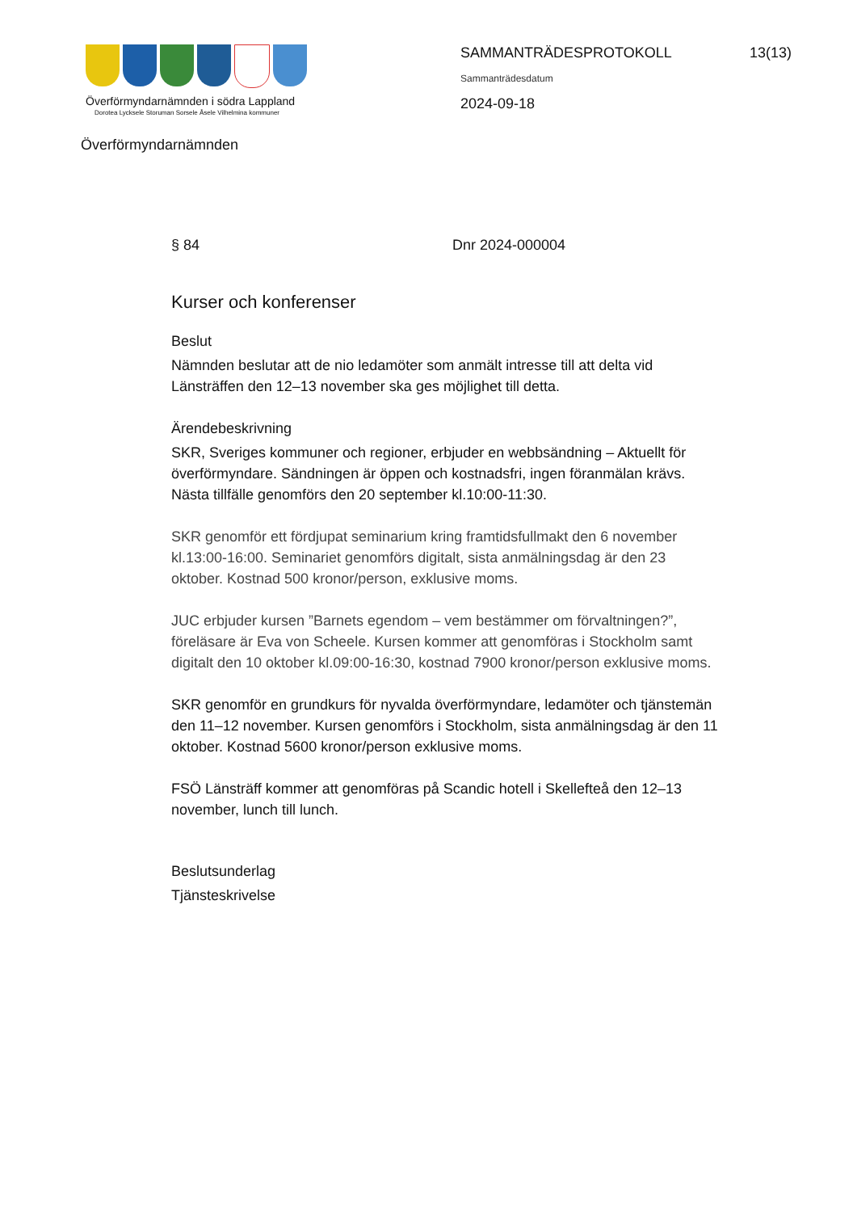Överförmyndarnämnden i södra Lappland
Dorotea Lycksele Storuman Sorsele Åsele Vilhelmina kommuner
SAMMANTRÄDESPROTOKOLL 13(13)
Sammanträdesdatum
2024-09-18
Överförmyndarnämnden
§ 84 Dnr 2024-000004
Kurser och konferenser
Beslut
Nämnden beslutar att de nio ledamöter som anmält intresse till att delta vid Länsträffen den 12–13 november ska ges möjlighet till detta.
Ärendebeskrivning
SKR, Sveriges kommuner och regioner, erbjuder en webbsändning – Aktuellt för överförmyndare. Sändningen är öppen och kostnadsfri, ingen föranmälan krävs. Nästa tillfälle genomförs den 20 september kl.10:00-11:30.
SKR genomför ett fördjupat seminarium kring framtidsfullmakt den 6 november kl.13:00-16:00. Seminariet genomförs digitalt, sista anmälningsdag är den 23 oktober. Kostnad 500 kronor/person, exklusive moms.
JUC erbjuder kursen ”Barnets egendom – vem bestämmer om förvaltningen?”, föreläsare är Eva von Scheele. Kursen kommer att genomföras i Stockholm samt digitalt den 10 oktober kl.09:00-16:30, kostnad 7900 kronor/person exklusive moms.
SKR genomför en grundkurs för nyvalda överförmyndare, ledamöter och tjänstemän den 11–12 november. Kursen genomförs i Stockholm, sista anmälningsdag är den 11 oktober. Kostnad 5600 kronor/person exklusive moms.
FSÖ Länsträff kommer att genomföras på Scandic hotell i Skellefteå den 12–13 november, lunch till lunch.
Beslutsunderlag
Tjänsteskrivelse